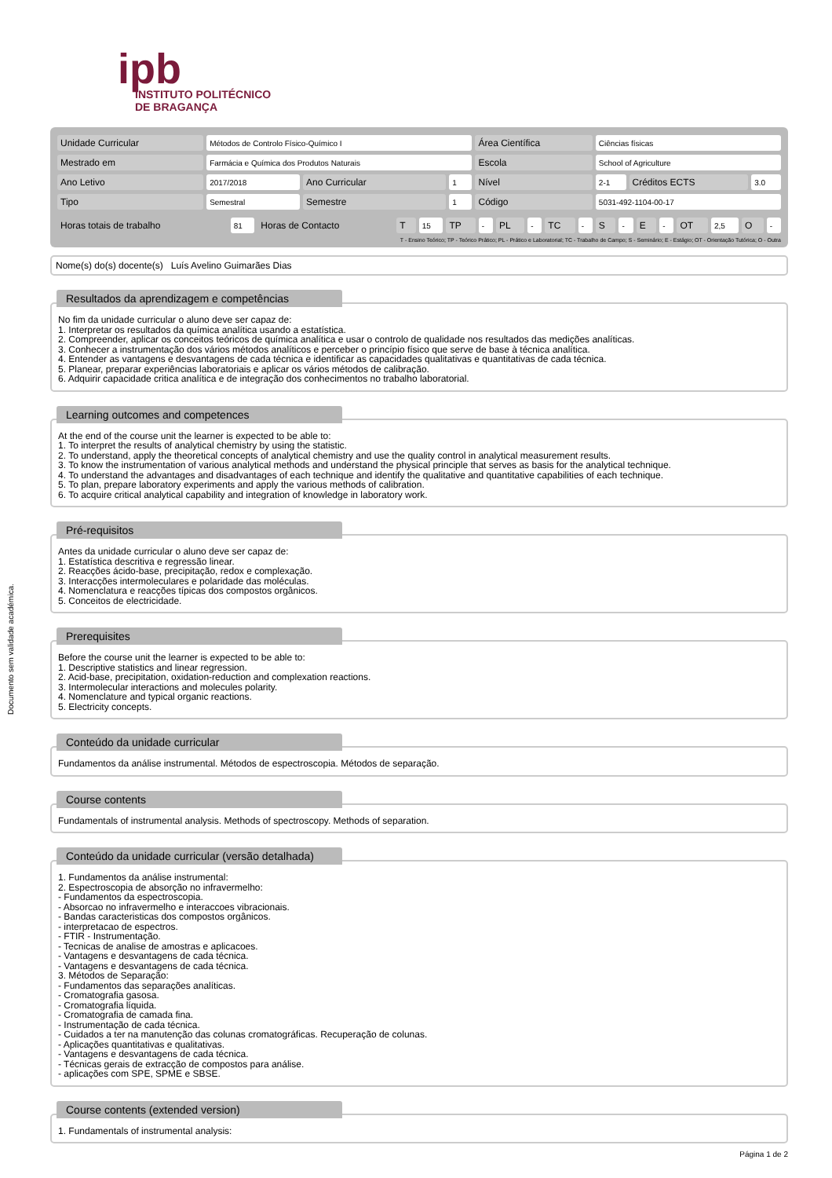ipb
INSTITUTO POLITÉCNICO
DE BRAGANÇA
Documento sem validade académica.
| Unidade Curricular | Métodos de Controlo Físico-Químico I | | | Área Científica | Ciências físicas | | |
| Mestrado em | Farmácia e Química dos Produtos Naturais | | | Escola | School of Agriculture | | |
| Ano Letivo | 2017/2018 | Ano Curricular | 1 | Nível | 2-1 | Créditos ECTS | 3.0 |
| Tipo | Semestral | Semestre | 1 | Código | 5031-492-1104-00-17 | | |
| Horas totais de trabalho | 81 | Horas de Contacto | T | 15 | TP | - | PL | - | TC | - | S | - | E | - | OT | 2,5 | O | - |
T - Ensino Teórico; TP - Teórico Prático; PL - Prático e Laboratorial; TC - Trabalho de Campo; S - Seminário; E - Estágio; OT - Orientação Tutórica; O - Outra
Nome(s) do(s) docente(s) Luís Avelino Guimarães Dias
Resultados da aprendizagem e competências
No fim da unidade curricular o aluno deve ser capaz de: 1. Interpretar os resultados da química analítica usando a estatística. 2. Compreender, aplicar os conceitos teóricos de química analítica e usar o controlo de qualidade nos resultados das medições analíticas. 3. Conhecer a instrumentação dos vários métodos analíticos e perceber o princípio físico que serve de base à técnica analítica. 4. Entender as vantagens e desvantagens de cada técnica e identificar as capacidades qualitativas e quantitativas de cada técnica. 5. Planear, preparar experiências laboratoriais e aplicar os vários métodos de calibração. 6. Adquirir capacidade critica analítica e de integração dos conhecimentos no trabalho laboratorial.
Learning outcomes and competences
At the end of the course unit the learner is expected to be able to: 1. To interpret the results of analytical chemistry by using the statistic. 2. To understand, apply the theoretical concepts of analytical chemistry and use the quality control in analytical measurement results. 3. To know the instrumentation of various analytical methods and understand the physical principle that serves as basis for the analytical technique. 4. To understand the advantages and disadvantages of each technique and identify the qualitative and quantitative capabilities of each technique. 5. To plan, prepare laboratory experiments and apply the various methods of calibration. 6. To acquire critical analytical capability and integration of knowledge in laboratory work.
Pré-requisitos
Antes da unidade curricular o aluno deve ser capaz de: 1. Estatística descritiva e regressão linear. 2. Reacções ácido-base, precipitação, redox e complexação. 3. Interacções intermoleculares e polaridade das moléculas. 4. Nomenclatura e reacções típicas dos compostos orgânicos. 5. Conceitos de electricidade.
Prerequisites
Before the course unit the learner is expected to be able to: 1. Descriptive statistics and linear regression. 2. Acid-base, precipitation, oxidation-reduction and complexation reactions. 3. Intermolecular interactions and molecules polarity. 4. Nomenclature and typical organic reactions. 5. Electricity concepts.
Conteúdo da unidade curricular
Fundamentos da análise instrumental. Métodos de espectroscopia. Métodos de separação.
Course contents
Fundamentals of instrumental analysis. Methods of spectroscopy. Methods of separation.
Conteúdo da unidade curricular (versão detalhada)
1. Fundamentos da análise instrumental: 2. Espectroscopia de absorção no infravermelho: - Fundamentos da espectroscopia. - Absorcao no infravermelho e interaccoes vibracionais. - Bandas caracteristicas dos compostos orgânicos. - interpretacao de espectros. - FTIR - Instrumentação. - Tecnicas de analise de amostras e aplicacoes. - Vantagens e desvantagens de cada técnica. - Vantagens e desvantagens de cada técnica. 3. Métodos de Separação: - Fundamentos das separações analíticas. - Cromatografia gasosa. - Cromatografia líquida. - Cromatografia de camada fina. - Instrumentação de cada técnica. - Cuidados a ter na manutenção das colunas cromatográficas. Recuperação de colunas. - Aplicações quantitativas e qualitativas. - Vantagens e desvantagens de cada técnica. - Técnicas gerais de extracção de compostos para análise. - aplicações com SPE, SPME e SBSE.
Course contents (extended version)
1. Fundamentals of instrumental analysis:
Página 1 de 2